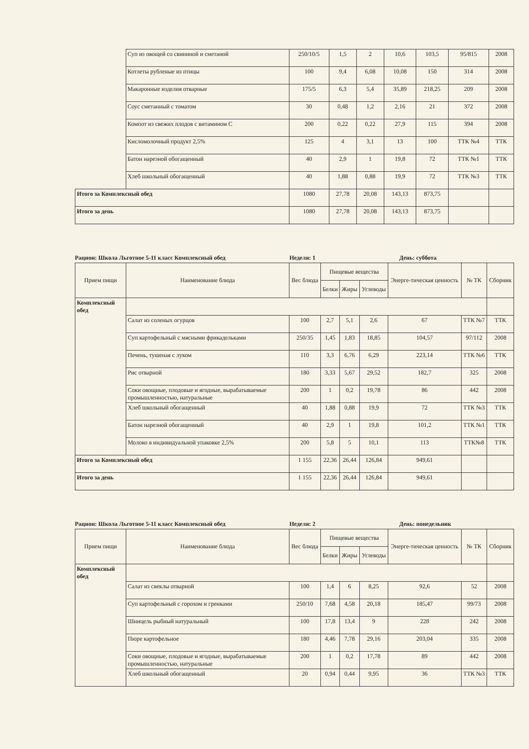| | Суп из овощей со свининой и сметаной | 250/10/5 | 1,5 | 2 | 10,6 | 103,5 | 95/815 | 2008 |
| | Котлеты рубленые из птицы | 100 | 9,4 | 6,08 | 10,08 | 150 | 314 | 2008 |
| | Макаронные изделия отварные | 175/5 | 6,3 | 5,4 | 35,89 | 218,25 | 209 | 2008 |
| | Соус сметанный с томатом | 30 | 0,48 | 1,2 | 2,16 | 21 | 372 | 2008 |
| | Компот из свежих плодов с витамином С | 200 | 0,22 | 0,22 | 27,9 | 115 | 394 | 2008 |
| | Кисломолочный продукт 2,5% | 125 | 4 | 3,1 | 13 | 100 | ТТК №4 | ТТК |
| | Батон нарезной обогащенный | 40 | 2,9 | 1 | 19,8 | 72 | ТТК №1 | ТТК |
| | Хлеб школьный обогащенный | 40 | 1,88 | 0,88 | 19,9 | 72 | ТТК №3 | ТТК |
| Итого за Комплексный обед | | 1080 | 27,78 | 20,08 | 143,13 | 873,75 | | |
| Итого за день | | 1080 | 27,78 | 20,08 | 143,13 | 873,75 | | |
Рацион: Школа Льготное 5-11 класс Комплексный обед Неделя: 1 День: суббота
| Прием пищи | Наименование блюда | Вес блюда | Пищевые вещества | | | Энерге-тическая ценность | № ТК | Сборник |
| --- | --- | --- | --- | --- | --- | --- | --- | --- |
| | | | Белки | Жиры | Углеводы | | | |
| Комплексный обед | | | | | | | | |
| | Салат из соленых огурцов | 100 | 2,7 | 5,1 | 2,6 | 67 | ТТК №7 | ТТК |
| | Суп картофельный с мясными фрикадельками | 250/35 | 1,45 | 1,83 | 18,85 | 104,57 | 97/112 | 2008 |
| | Печень, тушеная с луком | 110 | 3,3 | 6,76 | 6,29 | 223,14 | ТТК №6 | ТТК |
| | Рис отварной | 180 | 3,33 | 5,67 | 29,52 | 182,7 | 325 | 2008 |
| | Соки овощные, плодовые и ягодные, вырабатываемые промышленностью, натуральные | 200 | 1 | 0,2 | 19,78 | 86 | 442 | 2008 |
| | Хлеб школьный обогащенный | 40 | 1,88 | 0,88 | 19,9 | 72 | ТТК №3 | ТТК |
| | Батон нарезной обогащенный | 40 | 2,9 | 1 | 19,8 | 101,2 | ТТК №1 | ТТК |
| | Молоко в индивидуальной упаковке 2,5% | 200 | 5,8 | 5 | 10,1 | 113 | ТТК№8 | ТТК |
| Итого за Комплексный обед | | 1 155 | 22,36 | 26,44 | 126,84 | 949,61 | | |
| Итого за день | | 1 155 | 22,36 | 26,44 | 126,84 | 949,61 | | |
Рацион: Школа Льготное 5-11 класс Комплексный обед Неделя: 2 День: понедельник
| Прием пищи | Наименование блюда | Вес блюда | Пищевые вещества | | | Энерге-тическая ценность | № ТК | Сборник |
| --- | --- | --- | --- | --- | --- | --- | --- | --- |
| | | | Белки | Жиры | Углеводы | | | |
| Комплексный обед | | | | | | | | |
| | Салат из свеклы отварной | 100 | 1,4 | 6 | 8,25 | 92,6 | 52 | 2008 |
| | Суп картофельный с горохом и гренками | 250/10 | 7,68 | 4,58 | 20,18 | 185,47 | 99/73 | 2008 |
| | Шницель рыбный натуральный | 100 | 17,8 | 13,4 | 9 | 228 | 242 | 2008 |
| | Пюре картофельное | 180 | 4,46 | 7,78 | 29,16 | 203,04 | 335 | 2008 |
| | Соки овощные, плодовые и ягодные, вырабатываемые промышленностью, натуральные | 200 | 1 | 0,2 | 17,78 | 89 | 442 | 2008 |
| | Хлеб школьный обогащенный | 20 | 0,94 | 0,44 | 9,95 | 36 | ТТК №3 | ТТК |